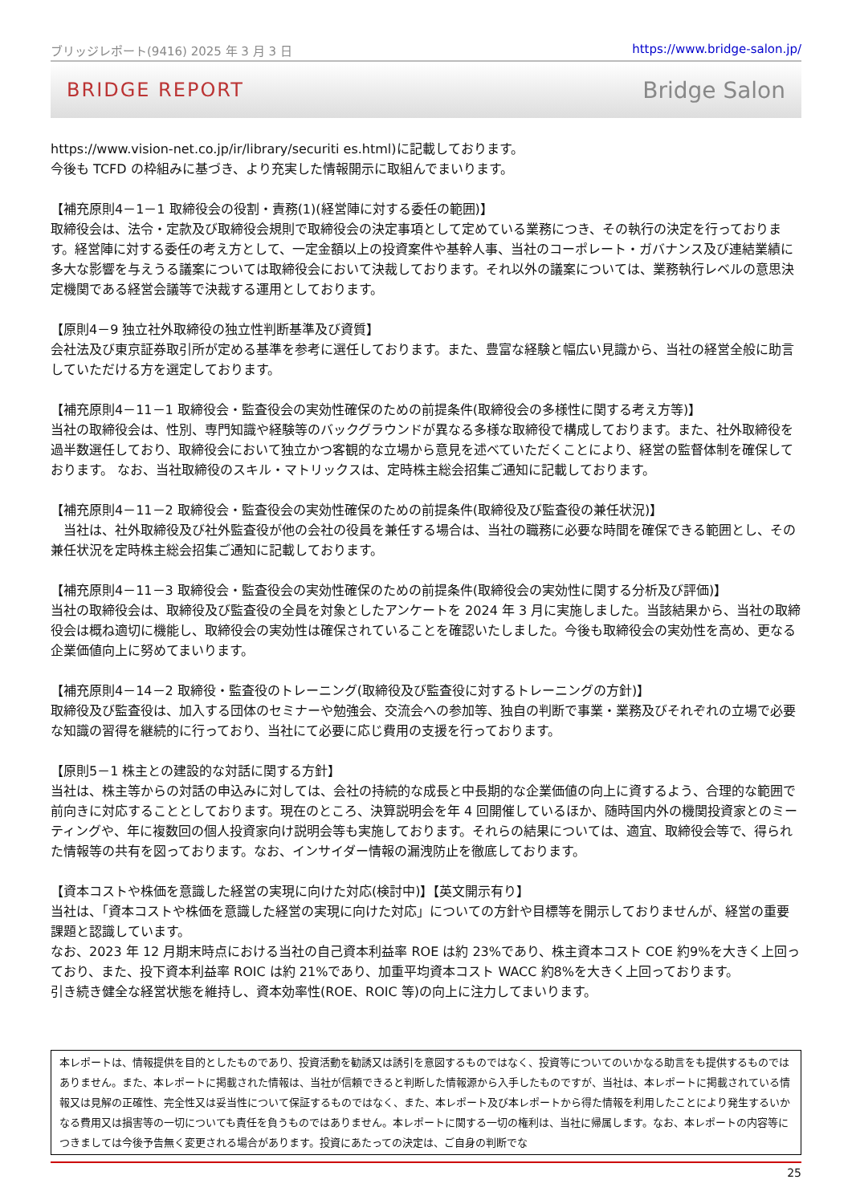ブリッジレポート(9416) 2025 年 3 月 3 日 https://www.bridge-salon.jp/
BRIDGE REPORT Bridge Salon
https://www.vision-net.co.jp/ir/library/securiti es.html)に記載しております。
今後も TCFD の枠組みに基づき、より充実した情報開示に取組んでまいります。
【補充原則4－1－1 取締役会の役割・責務(1)(経営陣に対する委任の範囲)】
取締役会は、法令・定款及び取締役会規則で取締役会の決定事項として定めている業務につき、その執行の決定を行っております。経営陣に対する委任の考え方として、一定金額以上の投資案件や基幹人事、当社のコーポレート・ガバナンス及び連結業績に多大な影響を与えうる議案については取締役会において決裁しております。それ以外の議案については、業務執行レベルの意思決定機関である経営会議等で決裁する運用としております。
【原則4－9 独立社外取締役の独立性判断基準及び資質】
会社法及び東京証券取引所が定める基準を参考に選任しております。また、豊富な経験と幅広い見識から、当社の経営全般に助言していただける方を選定しております。
【補充原則4－11－1 取締役会・監査役会の実効性確保のための前提条件(取締役会の多様性に関する考え方等)】
当社の取締役会は、性別、専門知識や経験等のバックグラウンドが異なる多様な取締役で構成しております。また、社外取締役を過半数選任しており、取締役会において独立かつ客観的な立場から意見を述べていただくことにより、経営の監督体制を確保しております。 なお、当社取締役のスキル・マトリックスは、定時株主総会招集ご通知に記載しております。
【補充原則4－11－2 取締役会・監査役会の実効性確保のための前提条件(取締役及び監査役の兼任状況)】
　当社は、社外取締役及び社外監査役が他の会社の役員を兼任する場合は、当社の職務に必要な時間を確保できる範囲とし、その兼任状況を定時株主総会招集ご通知に記載しております。
【補充原則4－11－3 取締役会・監査役会の実効性確保のための前提条件(取締役会の実効性に関する分析及び評価)】
当社の取締役会は、取締役及び監査役の全員を対象としたアンケートを 2024 年 3 月に実施しました。当該結果から、当社の取締役会は概ね適切に機能し、取締役会の実効性は確保されていることを確認いたしました。今後も取締役会の実効性を高め、更なる企業価値向上に努めてまいります。
【補充原則4－14－2 取締役・監査役のトレーニング(取締役及び監査役に対するトレーニングの方針)】
取締役及び監査役は、加入する団体のセミナーや勉強会、交流会への参加等、独自の判断で事業・業務及びそれぞれの立場で必要な知識の習得を継続的に行っており、当社にて必要に応じ費用の支援を行っております。
【原則5－1 株主との建設的な対話に関する方針】
当社は、株主等からの対話の申込みに対しては、会社の持続的な成長と中長期的な企業価値の向上に資するよう、合理的な範囲で前向きに対応することとしております。現在のところ、決算説明会を年 4 回開催しているほか、随時国内外の機関投資家とのミーティングや、年に複数回の個人投資家向け説明会等も実施しております。それらの結果については、適宜、取締役会等で、得られた情報等の共有を図っております。なお、インサイダー情報の漏洩防止を徹底しております。
【資本コストや株価を意識した経営の実現に向けた対応(検討中)】【英文開示有り】
当社は、「資本コストや株価を意識した経営の実現に向けた対応」についての方針や目標等を開示しておりませんが、経営の重要課題と認識しています。
なお、2023 年 12 月期末時点における当社の自己資本利益率 ROE は約 23%であり、株主資本コスト COE 約9%を大きく上回っており、また、投下資本利益率 ROIC は約 21%であり、加重平均資本コスト WACC 約8%を大きく上回っております。
引き続き健全な経営状態を維持し、資本効率性(ROE、ROIC 等)の向上に注力してまいります。
本レポートは、情報提供を目的としたものであり、投資活動を勧誘又は誘引を意図するものではなく、投資等についてのいかなる助言をも提供するものではありません。また、本レポートに掲載された情報は、当社が信頼できると判断した情報源から入手したものですが、当社は、本レポートに掲載されている情報又は見解の正確性、完全性又は妥当性について保証するものではなく、また、本レポート及び本レポートから得た情報を利用したことにより発生するいかなる費用又は損害等の一切についても責任を負うものではありません。本レポートに関する一切の権利は、当社に帰属します。なお、本レポートの内容等につきましては今後予告無く変更される場合があります。投資にあたっての決定は、ご自身の判断でな
25